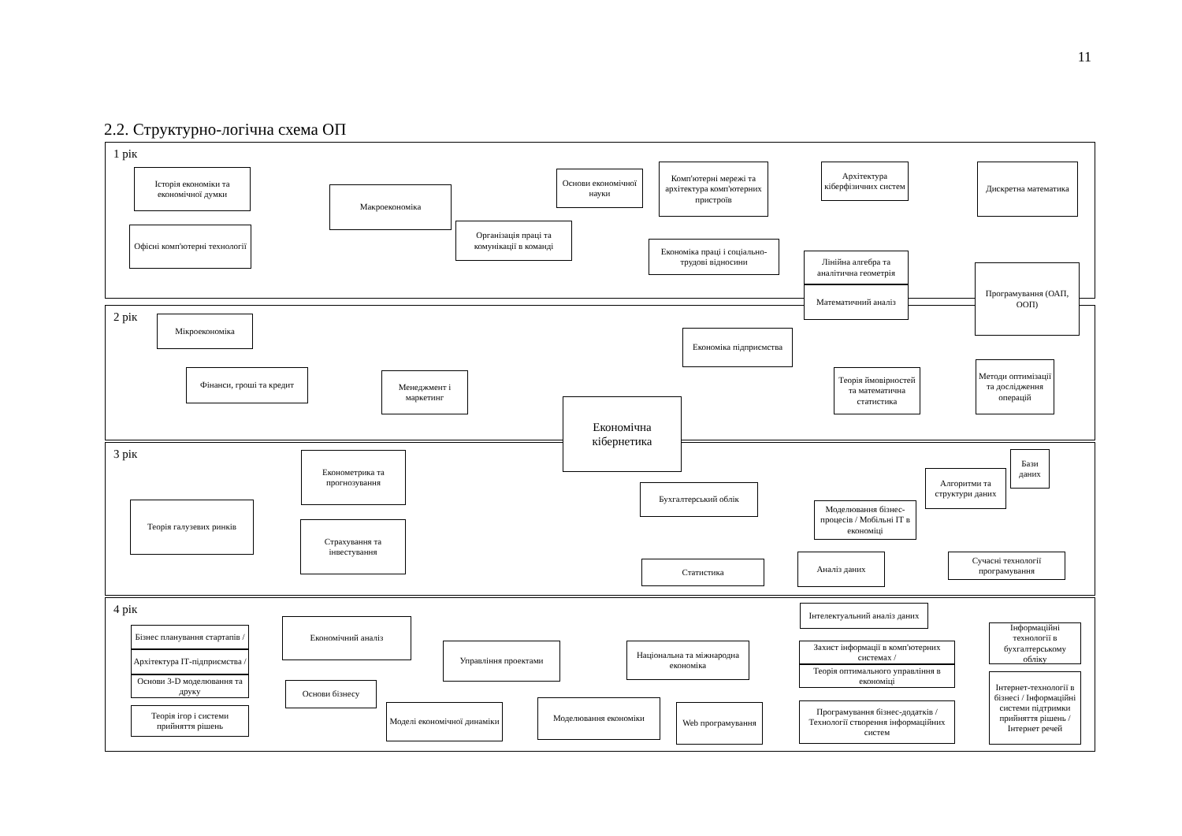11
2.2. Структурно-логічна схема ОП
1 рік
2 рік
3 рік
4 рік
Історія економіки та економічної думки
Макроекономіка
Основи економічної науки
Комп'ютерні мережі та архітектура комп'ютерних пристроїв
Архітектура кіберфізичних систем
Дискретна математика
Офісні комп'ютерні технології
Організація праці та комунікації в команді
Економіка праці і соціально-трудові відносини
Лінійна алгебра та аналітична геометрія
Математичний аналіз
Програмування (ОАП, ООП)
Мікроекономіка
Економіка підприємства
Фінанси, гроші та кредит
Менеджмент і маркетинг
Теорія ймовірностей та математична статистика
Методи оптимізації та дослідження операцій
Економічна кібернетика
Економетрика та прогнозування
Бази даних
Алгоритми та структури даних
Бухгалтерський облік
Моделювання бізнес-процесів / Мобільні ІТ в економіці
Теорія галузевих ринків
Страхування та інвестування
Аналіз даних
Сучасні технології програмування
Статистика
Інтелектуальний аналіз даних
Економічний аналіз
Бізнес планування стартапів /
Архітектура ІТ-підприємства /
Основи 3-D моделювання та друку
Інформаційні технології в бухгалтерському обліку
Управління проектами
Національна та міжнародна економіка
Захист інформації в комп'ютерних системах /
Теорія оптимального управління в економіці
Інтернет-технології в бізнесі / Інформаційні системи підтримки прийняття рішень / Інтернет речей
Основи бізнесу
Теорія ігор і системи прийняття рішень
Моделі економічної динаміки
Моделювання економіки
Web програмування
Програмування бізнес-додатків / Технології створення інформаційних систем